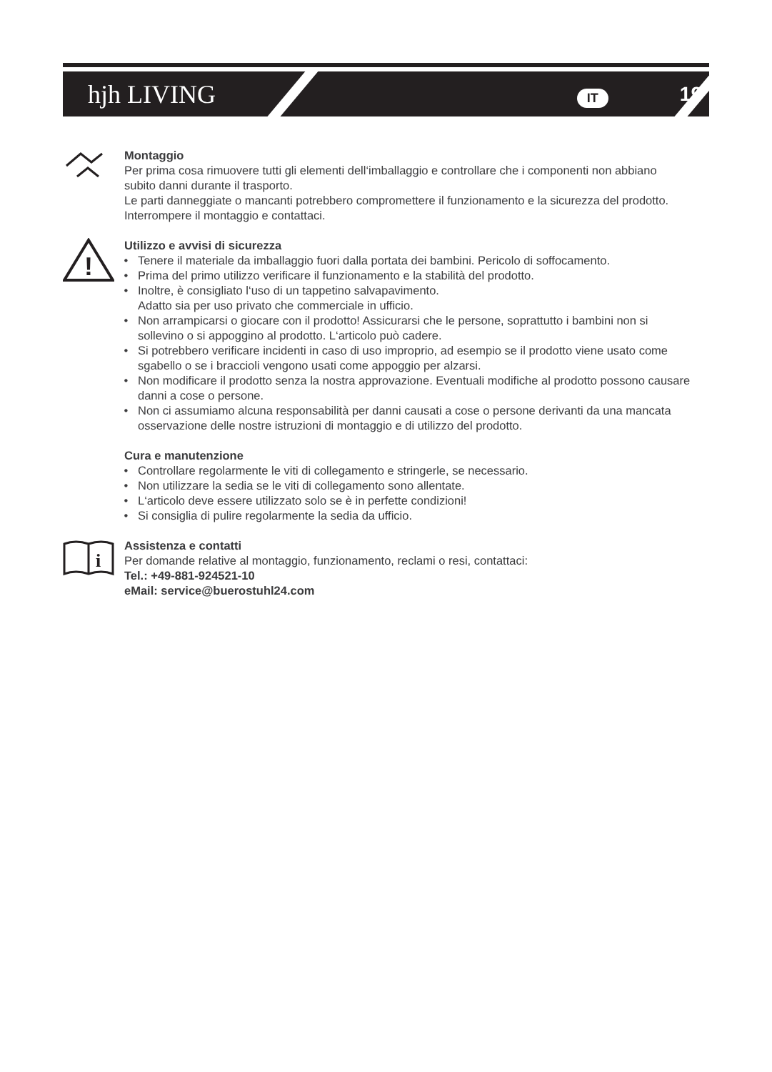hjh LIVING IT 19
Montaggio
Per prima cosa rimuovere tutti gli elementi dell‘imballaggio e controllare che i componenti non abbiano subito danni durante il trasporto.
Le parti danneggiate o mancanti potrebbero compromettere il funzionamento e la sicurezza del prodotto. Interrompere il montaggio e contattaci.
!
Utilizzo e avvisi di sicurezza
Tenere il materiale da imballaggio fuori dalla portata dei bambini. Pericolo di soffocamento.
Prima del primo utilizzo verificare il funzionamento e la stabilità del prodotto.
Inoltre, è consigliato l‘uso di un tappetino salvapavimento.
Adatto sia per uso privato che commerciale in ufficio.
Non arrampicarsi o giocare con il prodotto! Assicurarsi che le persone, soprattutto i bambini non si sollevino o si appoggino al prodotto. L‘articolo può cadere.
Si potrebbero verificare incidenti in caso di uso improprio, ad esempio se il prodotto viene usato come sgabello o se i braccioli vengono usati come appoggio per alzarsi.
Non modificare il prodotto senza la nostra approvazione. Eventuali modifiche al prodotto possono causare danni a cose o persone.
Non ci assumiamo alcuna responsabilità per danni causati a cose o persone derivanti da una mancata osservazione delle nostre istruzioni di montaggio e di utilizzo del prodotto.
Cura e manutenzione
Controllare regolarmente le viti di collegamento e stringerle, se necessario.
Non utilizzare la sedia se le viti di collegamento sono allentate.
L‘articolo deve essere utilizzato solo se è in perfette condizioni!
Si consiglia di pulire regolarmente la sedia da ufficio.
i
Assistenza e contatti
Per domande relative al montaggio, funzionamento, reclami o resi, contattaci:
Tel.: +49-881-924521-10
eMail: service@buerostuhl24.com